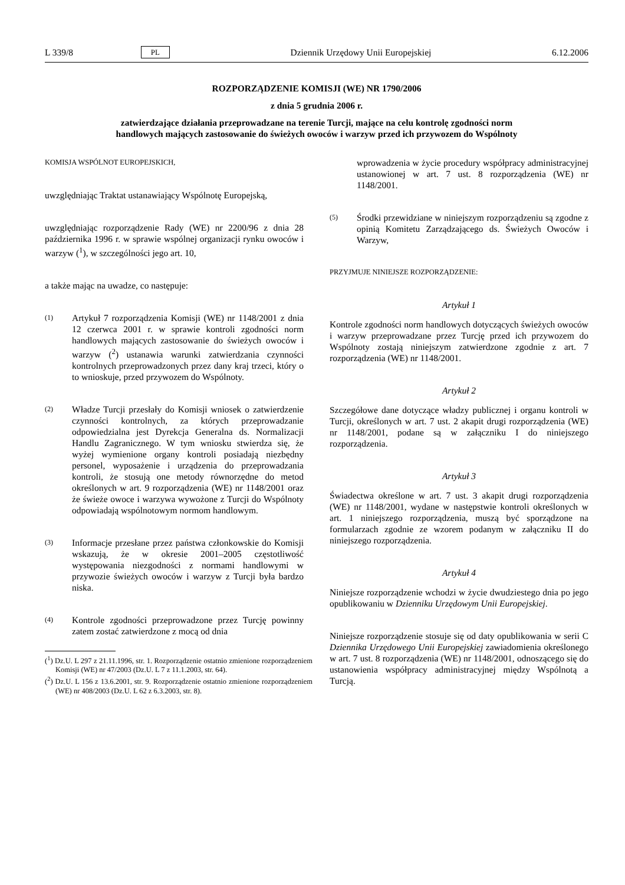L 339/8 PL Dziennik Urzędowy Unii Europejskiej 6.12.2006
ROZPORZĄDZENIE KOMISJI (WE) NR 1790/2006
z dnia 5 grudnia 2006 r.
zatwierdzające działania przeprowadzane na terenie Turcji, mające na celu kontrolę zgodności norm handlowych mających zastosowanie do świeżych owoców i warzyw przed ich przywozem do Wspólnoty
KOMISJA WSPÓLNOT EUROPEJSKICH,
uwzględniając Traktat ustanawiający Wspólnotę Europejską,
uwzględniając rozporządzenie Rady (WE) nr 2200/96 z dnia 28 października 1996 r. w sprawie wspólnej organizacji rynku owoców i warzyw (<sup>1</sup>), w szczególności jego art. 10,
a także mając na uwadze, co następuje:
(1) Artykuł 7 rozporządzenia Komisji (WE) nr 1148/2001 z dnia 12 czerwca 2001 r. w sprawie kontroli zgodności norm handlowych mających zastosowanie do świeżych owoców i warzyw (<sup>2</sup>) ustanawia warunki zatwierdzania czynności kontrolnych przeprowadzonych przez dany kraj trzeci, który o to wnioskuje, przed przywozem do Wspólnoty.
(2) Władze Turcji przesłały do Komisji wniosek o zatwierdzenie czynności kontrolnych, za których przeprowadzanie odpowiedzialna jest Dyrekcja Generalna ds. Normalizacji Handlu Zagranicznego. W tym wniosku stwierdza się, że wyżej wymienione organy kontroli posiadają niezbędny personel, wyposażenie i urządzenia do przeprowadzania kontroli, że stosują one metody równorzędne do metod określonych w art. 9 rozporządzenia (WE) nr 1148/2001 oraz że świeże owoce i warzywa wywożone z Turcji do Wspólnoty odpowiadają wspólnotowym normom handlowym.
(3) Informacje przesłane przez państwa członkowskie do Komisji wskazują, że w okresie 2001–2005 częstotliwość występowania niezgodności z normami handlowymi w przywozie świeżych owoców i warzyw z Turcji była bardzo niska.
(4) Kontrole zgodności przeprowadzone przez Turcję powinny zatem zostać zatwierdzone z mocą od dnia
(<sup>1</sup>) Dz.U. L 297 z 21.11.1996, str. 1. Rozporządzenie ostatnio zmienione rozporządzeniem Komisji (WE) nr 47/2003 (Dz.U. L 7 z 11.1.2003, str. 64).
(<sup>2</sup>) Dz.U. L 156 z 13.6.2001, str. 9. Rozporządzenie ostatnio zmienione rozporządzeniem (WE) nr 408/2003 (Dz.U. L 62 z 6.3.2003, str. 8).
wprowadzenia w życie procedury współpracy administracyjnej ustanowionej w art. 7 ust. 8 rozporządzenia (WE) nr 1148/2001.
(5) Środki przewidziane w niniejszym rozporządzeniu są zgodne z opinią Komitetu Zarządzającego ds. Świeżych Owoców i Warzyw,
PRZYJMUJE NINIEJSZE ROZPORZĄDZENIE:
Artykuł 1
Kontrole zgodności norm handlowych dotyczących świeżych owoców i warzyw przeprowadzane przez Turcję przed ich przywozem do Wspólnoty zostają niniejszym zatwierdzone zgodnie z art. 7 rozporządzenia (WE) nr 1148/2001.
Artykuł 2
Szczegółowe dane dotyczące władzy publicznej i organu kontroli w Turcji, określonych w art. 7 ust. 2 akapit drugi rozporządzenia (WE) nr 1148/2001, podane są w załączniku I do niniejszego rozporządzenia.
Artykuł 3
Świadectwa określone w art. 7 ust. 3 akapit drugi rozporządzenia (WE) nr 1148/2001, wydane w następstwie kontroli określonych w art. 1 niniejszego rozporządzenia, muszą być sporządzone na formularzach zgodnie ze wzorem podanym w załączniku II do niniejszego rozporządzenia.
Artykuł 4
Niniejsze rozporządzenie wchodzi w życie dwudziestego dnia po jego opublikowaniu w Dzienniku Urzędowym Unii Europejskiej.
Niniejsze rozporządzenie stosuje się od daty opublikowania w serii C Dziennika Urzędowego Unii Europejskiej zawiadomienia określonego w art. 7 ust. 8 rozporządzenia (WE) nr 1148/2001, odnoszącego się do ustanowienia współpracy administracyjnej między Wspólnotą a Turcją.